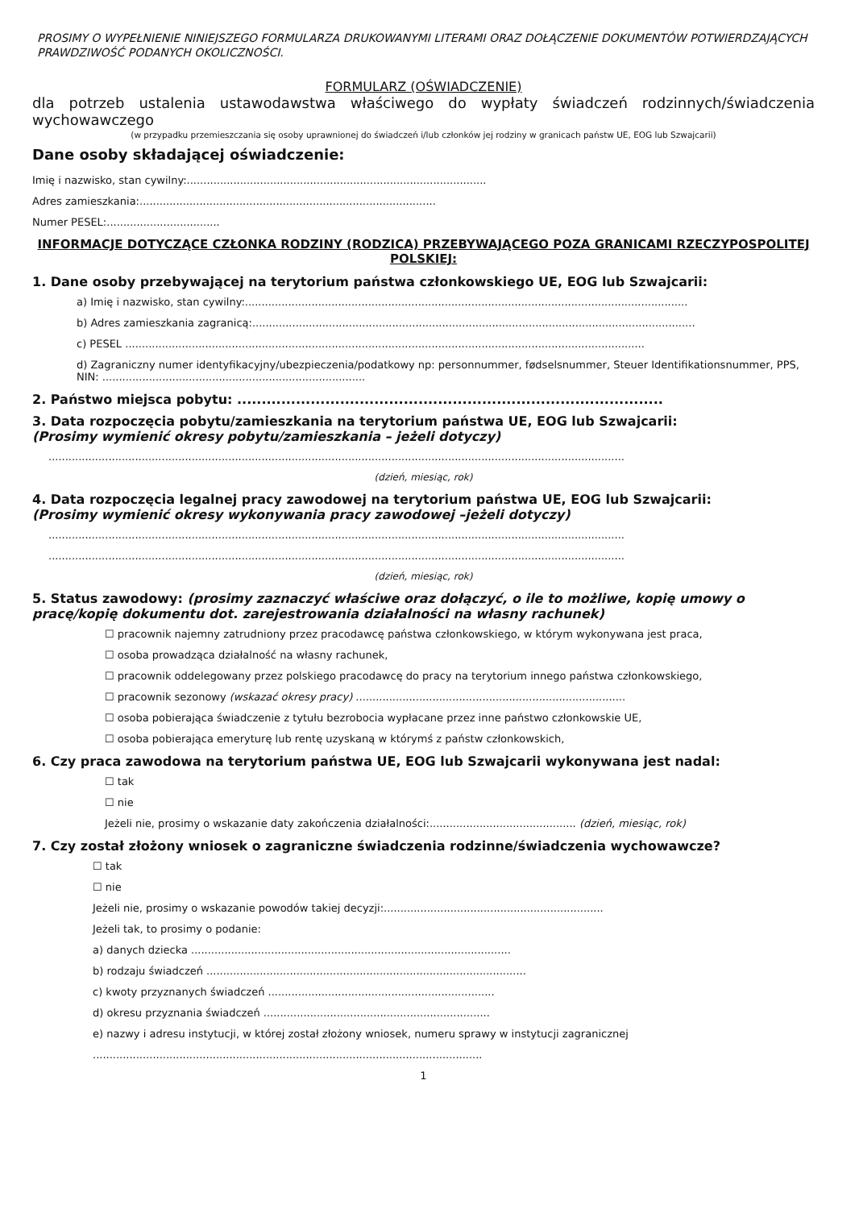PROSIMY O WYPEŁNIENIE NINIEJSZEGO FORMULARZA DRUKOWANYMI LITERAMI ORAZ DOŁĄCZENIE DOKUMENTÓW POTWIERDZAJĄCYCH PRAWDZIWOŚĆ PODANYCH OKOLICZNOŚCI.
FORMULARZ (OŚWIADCZENIE)
dla potrzeb ustalenia ustawodawstwa właściwego do wypłaty świadczeń rodzinnych/świadczenia wychowawczego
(w przypadku przemieszczania się osoby uprawnionej do świadczeń i/lub członków jej rodziny w granicach państw UE, EOG lub Szwajcarii)
Dane osoby składającej oświadczenie:
Imię i nazwisko, stan cywilny:..........................................................................................
Adres zamieszkania:.........................................................................................
Numer PESEL:..................................
INFORMACJE DOTYCZĄCE CZŁONKA RODZINY (RODZICA) PRZEBYWAJĄCEGO POZA GRANICAMI RZECZYPOSPOLITEJ POLSKIEJ:
1. Dane osoby przebywającej na terytorium państwa członkowskiego UE, EOG lub Szwajcarii:
a) Imię i nazwisko, stan cywilny:.....................................................................................................................................
b) Adres zamieszkania zagranicą:.....................................................................................................................................
c) PESEL ............................................................................................................................................................
d) Zagraniczny numer identyfikacyjny/ubezpieczenia/podatkowy np: personnummer, fødselsnummer, Steuer Identifikationsnummer, PPS, NIN: ...............................................................................
2. Państwo miejsca pobytu: .......................................................................................
3. Data rozpoczęcia pobytu/zamieszkania na terytorium państwa UE, EOG lub Szwajcarii:
(Prosimy wymienić okresy pobytu/zamieszkania – jeżeli dotyczy)
.............................................................................................................................................................................
(dzień, miesiąc, rok)
4. Data rozpoczęcia legalnej pracy zawodowej na terytorium państwa UE, EOG lub Szwajcarii:
(Prosimy wymienić okresy wykonywania pracy zawodowej –jeżeli dotyczy)
.............................................................................................................................................................................
.............................................................................................................................................................................
(dzień, miesiąc, rok)
5. Status zawodowy: (prosimy zaznaczyć właściwe oraz dołączyć, o ile to możliwe, kopię umowy o pracę/kopię dokumentu dot. zarejestrowania działalności na własny rachunek)
☐ pracownik najemny zatrudniony przez pracodawcę państwa członkowskiego, w którym wykonywana jest praca,
☐ osoba prowadząca działalność na własny rachunek,
☐ pracownik oddelegowany przez polskiego pracodawcę do pracy na terytorium innego państwa członkowskiego,
☐ pracownik sezonowy (wskazać okresy pracy) .................................................................................
☐ osoba pobierająca świadczenie z tytułu bezrobocia wypłacane przez inne państwo członkowskie UE,
☐ osoba pobierająca emeryturę lub rentę uzyskaną w którymś z państw członkowskich,
6. Czy praca zawodowa na terytorium państwa UE, EOG lub Szwajcarii wykonywana jest nadal:
☐ tak
☐ nie
Jeżeli nie, prosimy o wskazanie daty zakończenia działalności:............................................ (dzień, miesiąc, rok)
7. Czy został złożony wniosek o zagraniczne świadczenia rodzinne/świadczenia wychowawcze?
☐ tak
☐ nie
Jeżeli nie, prosimy o wskazanie powodów takiej decyzji:..................................................................
Jeżeli tak, to prosimy o podanie:
a) danych dziecka ................................................................................................
b) rodzaju świadczeń ................................................................................................
c) kwoty przyznanych świadczeń ....................................................................
d) okresu przyznania świadczeń ....................................................................
e) nazwy i adresu instytucji, w której został złożony wniosek, numeru sprawy w instytucji zagranicznej
.....................................................................................................................
1